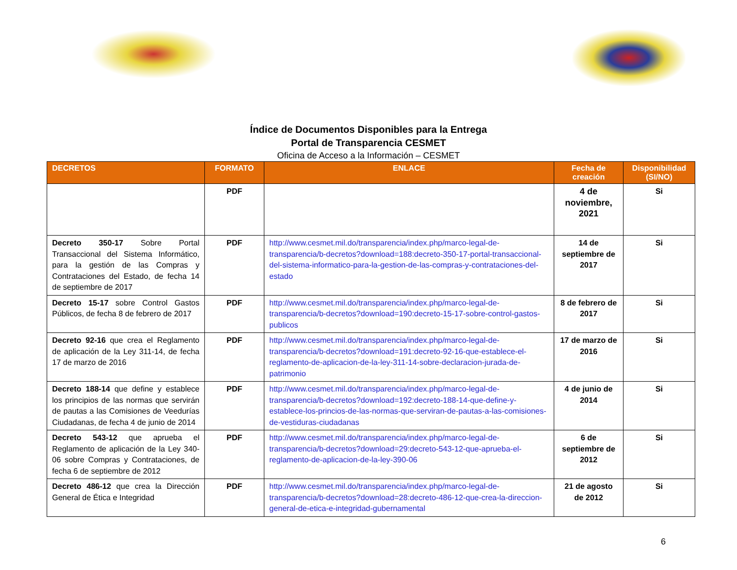Índice de Documentos Disponibles para la Entrega
Portal de Transparencia CESMET
Oficina de Acceso a la Información – CESMET
| DECRETOS | FORMATO | ENLACE | Fecha de creación | Disponibilidad (SI/NO) |
| --- | --- | --- | --- | --- |
| | PDF | | 4 de noviembre, 2021 | Si |
| Decreto 350-17 Sobre Portal Transaccional del Sistema Informático, para la gestión de las Compras y Contrataciones del Estado, de fecha 14 de septiembre de 2017 | PDF | http://www.cesmet.mil.do/transparencia/index.php/marco-legal-de-transparencia/b-decretos?download=188:decreto-350-17-portal-transaccional-del-sistema-informatico-para-la-gestion-de-las-compras-y-contrataciones-del-estado | 14 de septiembre de 2017 | Si |
| Decreto 15-17 sobre Control Gastos Públicos, de fecha 8 de febrero de 2017 | PDF | http://www.cesmet.mil.do/transparencia/index.php/marco-legal-de-transparencia/b-decretos?download=190:decreto-15-17-sobre-control-gastos-publicos | 8 de febrero de 2017 | Si |
| Decreto 92-16 que crea el Reglamento de aplicación de la Ley 311-14, de fecha 17 de marzo de 2016 | PDF | http://www.cesmet.mil.do/transparencia/index.php/marco-legal-de-transparencia/b-decretos?download=191:decreto-92-16-que-establece-el-reglamento-de-aplicacion-de-la-ley-311-14-sobre-declaracion-jurada-de-patrimonio | 17 de marzo de 2016 | Si |
| Decreto 188-14 que define y establece los principios de las normas que servirán de pautas a las Comisiones de Veedurías Ciudadanas, de fecha 4 de junio de 2014 | PDF | http://www.cesmet.mil.do/transparencia/index.php/marco-legal-de-transparencia/b-decretos?download=192:decreto-188-14-que-define-y-establece-los-princios-de-las-normas-que-serviran-de-pautas-a-las-comisiones-de-vestiduras-ciudadanas | 4 de junio de 2014 | Si |
| Decreto 543-12 que aprueba el Reglamento de aplicación de la Ley 340-06 sobre Compras y Contrataciones, de fecha 6 de septiembre de 2012 | PDF | http://www.cesmet.mil.do/transparencia/index.php/marco-legal-de-transparencia/b-decretos?download=29:decreto-543-12-que-aprueba-el-reglamento-de-aplicacion-de-la-ley-390-06 | 6 de septiembre de 2012 | Si |
| Decreto 486-12 que crea la Dirección General de Ética e Integridad | PDF | http://www.cesmet.mil.do/transparencia/index.php/marco-legal-de-transparencia/b-decretos?download=28:decreto-486-12-que-crea-la-direccion-general-de-etica-e-integridad-gubernamental | 21 de agosto de 2012 | Si |
6